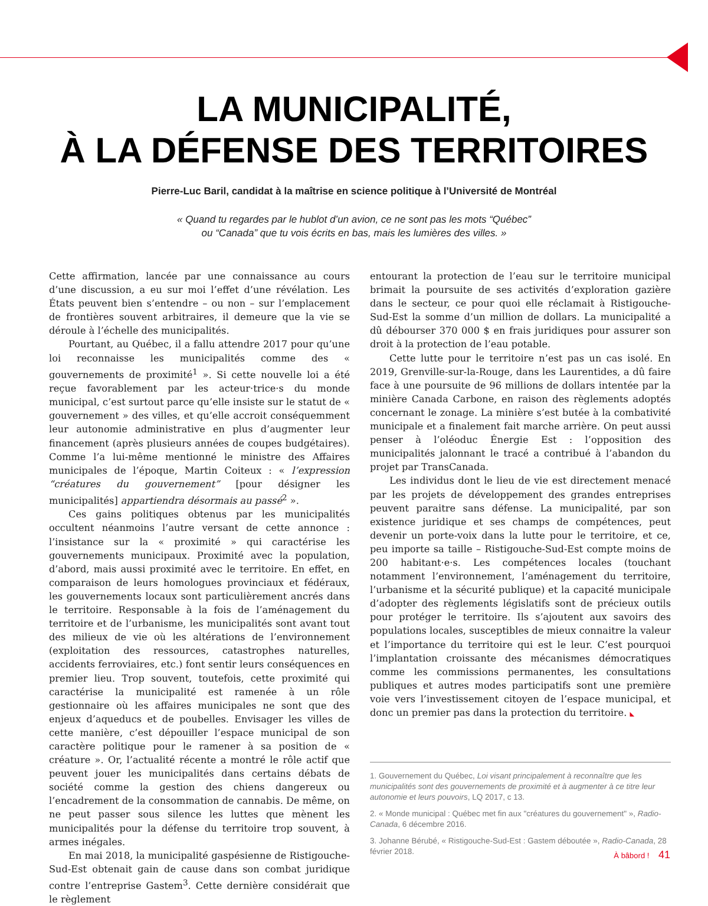LA MUNICIPALITÉ,
À LA DÉFENSE DES TERRITOIRES
Pierre-Luc Baril, candidat à la maîtrise en science politique à l’Université de Montréal
« Quand tu regardes par le hublot d’un avion, ce ne sont pas les mots “Québec”
ou “Canada” que tu vois écrits en bas, mais les lumières des villes. »
Cette affirmation, lancée par une connaissance au cours d’une discussion, a eu sur moi l’effet d’une révélation. Les États peuvent bien s’entendre – ou non – sur l’emplacement de frontières souvent arbitraires, il demeure que la vie se déroule à l’échelle des municipalités.
Pourtant, au Québec, il a fallu attendre 2017 pour qu’une loi reconnaisse les municipalités comme des « gouvernements de proximité<sup>1</sup> ». Si cette nouvelle loi a été reçue favorablement par les acteur·trice·s du monde municipal, c’est surtout parce qu’elle insiste sur le statut de « gouvernement » des villes, et qu’elle accroit conséquemment leur autonomie administrative en plus d’augmenter leur financement (après plusieurs années de coupes budgétaires). Comme l’a lui-même mentionné le ministre des Affaires municipales de l’époque, Martin Coiteux : « l’expression “créatures du gouvernement” [pour désigner les municipalités] appartiendra désormais au passé<sup>2</sup> ».
Ces gains politiques obtenus par les municipalités occultent néanmoins l’autre versant de cette annonce : l’insistance sur la « proximité » qui caractérise les gouvernements municipaux. Proximité avec la population, d’abord, mais aussi proximité avec le territoire. En effet, en comparaison de leurs homologues provinciaux et fédéraux, les gouvernements locaux sont particulièrement ancrés dans le territoire. Responsable à la fois de l’aménagement du territoire et de l’urbanisme, les municipalités sont avant tout des milieux de vie où les altérations de l’environnement (exploitation des ressources, catastrophes naturelles, accidents ferroviaires, etc.) font sentir leurs conséquences en premier lieu. Trop souvent, toutefois, cette proximité qui caractérise la municipalité est ramenée à un rôle gestionnaire où les affaires municipales ne sont que des enjeux d’aqueducs et de poubelles. Envisager les villes de cette manière, c’est dépouiller l’espace municipal de son caractère politique pour le ramener à sa position de « créature ». Or, l’actualité récente a montré le rôle actif que peuvent jouer les municipalités dans certains débats de société comme la gestion des chiens dangereux ou l’encadrement de la consommation de cannabis. De même, on ne peut passer sous silence les luttes que mènent les municipalités pour la défense du territoire trop souvent, à armes inégales.
En mai 2018, la municipalité gaspésienne de Ristigouche-Sud-Est obtenait gain de cause dans son combat juridique contre l’entreprise Gastem<sup>3</sup>. Cette dernière considérait que le règlement
entourant la protection de l’eau sur le territoire municipal brimait la poursuite de ses activités d’exploration gazière dans le secteur, ce pour quoi elle réclamait à Ristigouche-Sud-Est la somme d’un million de dollars. La municipalité a dû débourser 370 000 $ en frais juridiques pour assurer son droit à la protection de l’eau potable.
Cette lutte pour le territoire n’est pas un cas isolé. En 2019, Grenville-sur-la-Rouge, dans les Laurentides, a dû faire face à une poursuite de 96 millions de dollars intentée par la minière Canada Carbone, en raison des règlements adoptés concernant le zonage. La minière s’est butée à la combativité municipale et a finalement fait marche arrière. On peut aussi penser à l’oléoduc Énergie Est : l’opposition des municipalités jalonnant le tracé a contribué à l’abandon du projet par TransCanada.
Les individus dont le lieu de vie est directement menacé par les projets de développement des grandes entreprises peuvent paraitre sans défense. La municipalité, par son existence juridique et ses champs de compétences, peut devenir un porte-voix dans la lutte pour le territoire, et ce, peu importe sa taille – Ristigouche-Sud-Est compte moins de 200 habitant·e·s. Les compétences locales (touchant notamment l’environnement, l’aménagement du territoire, l’urbanisme et la sécurité publique) et la capacité municipale d’adopter des règlements législatifs sont de précieux outils pour protéger le territoire. Ils s’ajoutent aux savoirs des populations locales, susceptibles de mieux connaitre la valeur et l’importance du territoire qui est le leur. C’est pourquoi l’implantation croissante des mécanismes démocratiques comme les commissions permanentes, les consultations publiques et autres modes participatifs sont une première voie vers l’investissement citoyen de l’espace municipal, et donc un premier pas dans la protection du territoire. ◣
1. Gouvernement du Québec, Loi visant principalement à reconnaître que les municipalités sont des gouvernements de proximité et à augmenter à ce titre leur autonomie et leurs pouvoirs, LQ 2017, c 13.
2. « Monde municipal : Québec met fin aux "créatures du gouvernement" », Radio-Canada, 6 décembre 2016.
3. Johanne Bérubé, « Ristigouche-Sud-Est : Gastem déboutée », Radio-Canada, 28 février 2018.
À bâbord ! 41